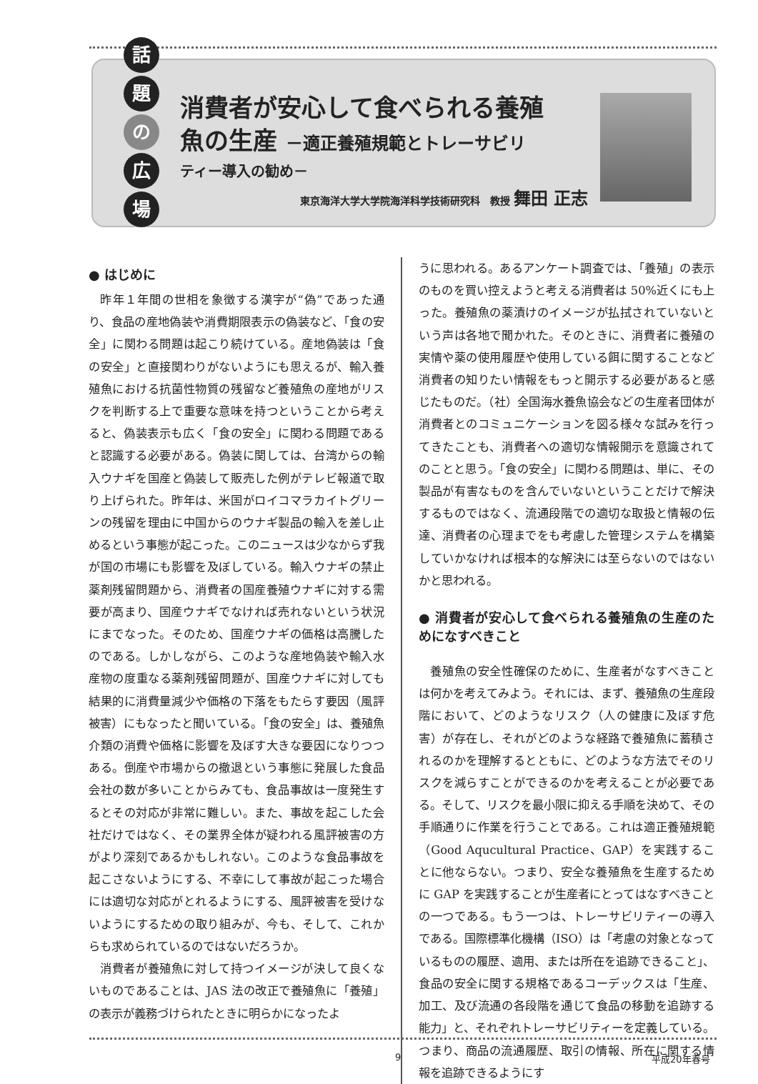話
題
の
広
場
消費者が安心して食べられる養殖
魚の生産 －適正養殖規範とトレーサビリ
ティー導入の勧め－
東京海洋大学大学院海洋科学技術研究科　教授 舞田 正志
● はじめに
昨年１年間の世相を象徴する漢字が“偽”であった通り、食品の産地偽装や消費期限表示の偽装など、「食の安全」に関わる問題は起こり続けている。産地偽装は「食の安全」と直接関わりがないようにも思えるが、輸入養殖魚における抗菌性物質の残留など養殖魚の産地がリスクを判断する上で重要な意味を持つということから考えると、偽装表示も広く「食の安全」に関わる問題であると認識する必要がある。偽装に関しては、台湾からの輸入ウナギを国産と偽装して販売した例がテレビ報道で取り上げられた。昨年は、米国がロイコマラカイトグリーンの残留を理由に中国からのウナギ製品の輸入を差し止めるという事態が起こった。このニュースは少なからず我が国の市場にも影響を及ぼしている。輸入ウナギの禁止薬剤残留問題から、消費者の国産養殖ウナギに対する需要が高まり、国産ウナギでなければ売れないという状況にまでなった。そのため、国産ウナギの価格は高騰したのである。しかしながら、このような産地偽装や輸入水産物の度重なる薬剤残留問題が、国産ウナギに対しても結果的に消費量減少や価格の下落をもたらす要因（風評被害）にもなったと聞いている。「食の安全」は、養殖魚介類の消費や価格に影響を及ぼす大きな要因になりつつある。倒産や市場からの撤退という事態に発展した食品会社の数が多いことからみても、食品事故は一度発生するとその対応が非常に難しい。また、事故を起こした会社だけではなく、その業界全体が疑われる風評被害の方がより深刻であるかもしれない。このような食品事故を起こさないようにする、不幸にして事故が起こった場合には適切な対応がとれるようにする、風評被害を受けないようにするための取り組みが、今も、そして、これからも求められているのではないだろうか。
消費者が養殖魚に対して持つイメージが決して良くないものであることは、JAS 法の改正で養殖魚に「養殖」の表示が義務づけられたときに明らかになったよ
うに思われる。あるアンケート調査では、「養殖」の表示のものを買い控えようと考える消費者は 50%近くにも上った。養殖魚の薬漬けのイメージが払拭されていないという声は各地で聞かれた。そのときに、消費者に養殖の実情や薬の使用履歴や使用している餌に関することなど消費者の知りたい情報をもっと開示する必要があると感じたものだ。（社）全国海水養魚協会などの生産者団体が消費者とのコミュニケーションを図る様々な試みを行ってきたことも、消費者への適切な情報開示を意識されてのことと思う。「食の安全」に関わる問題は、単に、その製品が有害なものを含んでいないということだけで解決するものではなく、流通段階での適切な取扱と情報の伝達、消費者の心理までをも考慮した管理システムを構築していかなければ根本的な解決には至らないのではないかと思われる。
● 消費者が安心して食べられる養殖魚の生産のためになすべきこと
養殖魚の安全性確保のために、生産者がなすべきことは何かを考えてみよう。それには、まず、養殖魚の生産段階において、どのようなリスク（人の健康に及ぼす危害）が存在し、それがどのような経路で養殖魚に蓄積されるのかを理解するとともに、どのような方法でそのリスクを減らすことができるのかを考えることが必要である。そして、リスクを最小限に抑える手順を決めて、その手順通りに作業を行うことである。これは適正養殖規範（Good Aqucultural Practice、GAP）を実践することに他ならない。つまり、安全な養殖魚を生産するために GAP を実践することが生産者にとってはなすべきことの一つである。もう一つは、トレーサビリティーの導入である。国際標準化機構（ISO）は「考慮の対象となっているものの履歴、適用、または所在を追跡できること」、食品の安全に関する規格であるコーデックスは「生産、加工、及び流通の各段階を通じて食品の移動を追跡する能力」と、それぞれトレーサビリティーを定義している。つまり、商品の流通履歴、取引の情報、所在に関する情報を追跡できるようにす
9 平成20年春号